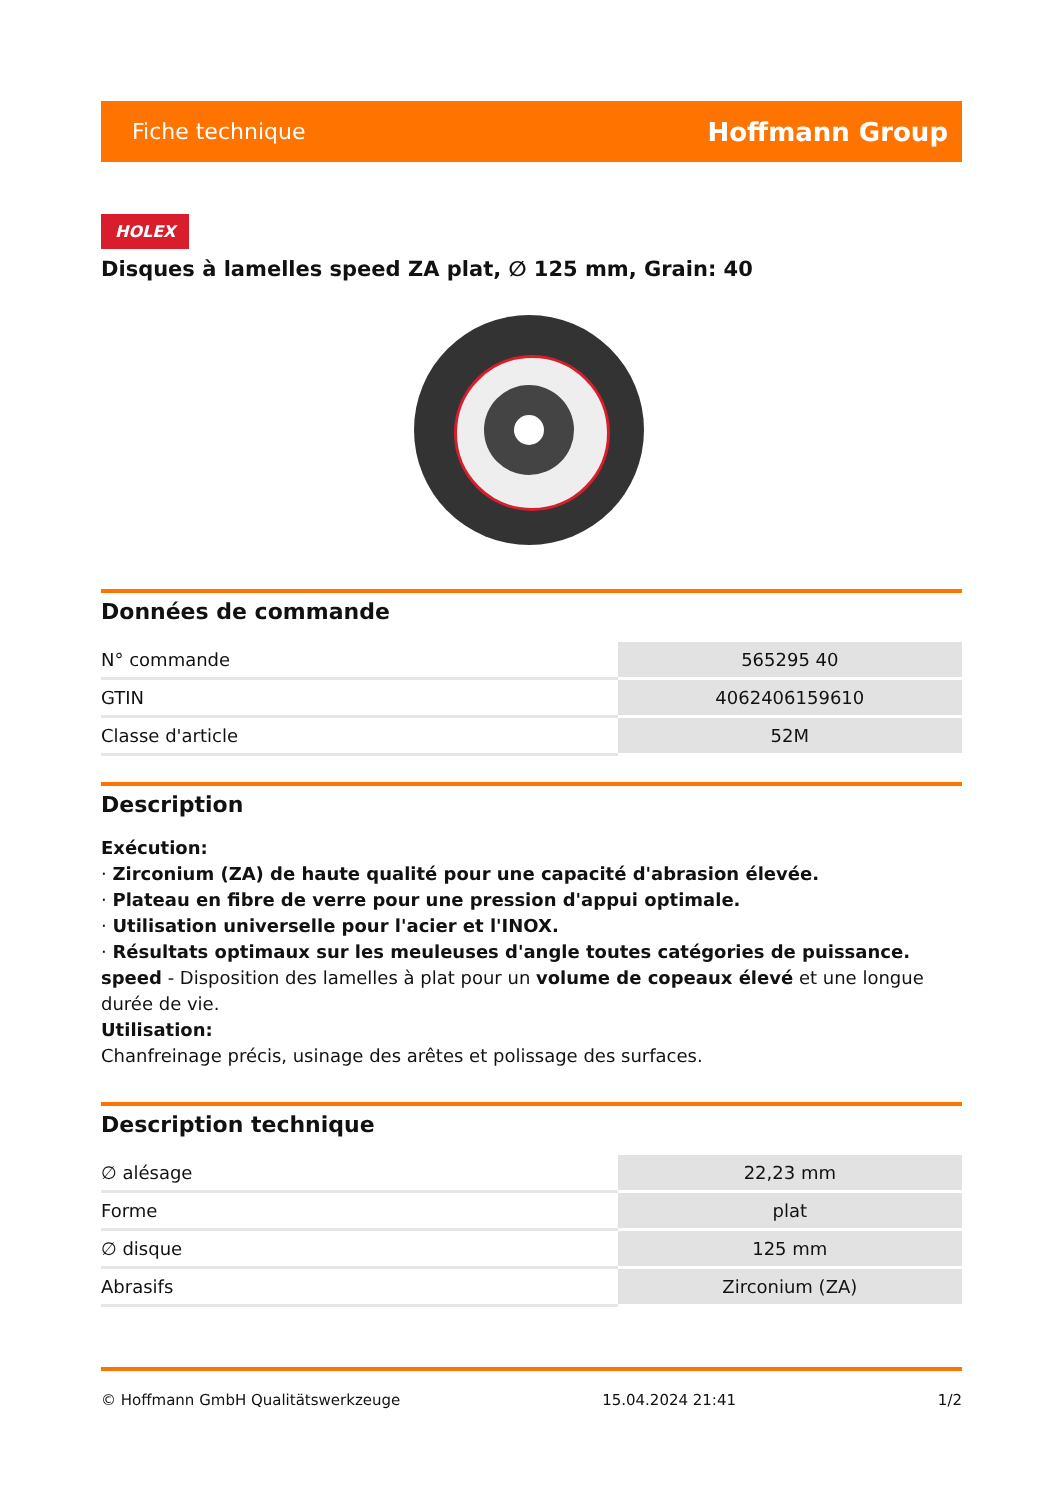Fiche technique Hoffmann Group
HOLEX
Disques à lamelles speed ZA plat, ∅ 125 mm, Grain: 40
Données de commande
| N° commande | 565295 40 |
| GTIN | 4062406159610 |
| Classe d'article | 52M |
Description
Exécution:
· Zirconium (ZA) de haute qualité pour une capacité d'abrasion élevée.
· Plateau en fibre de verre pour une pression d'appui optimale.
· Utilisation universelle pour l'acier et l'INOX.
· Résultats optimaux sur les meuleuses d'angle toutes catégories de puissance.
speed - Disposition des lamelles à plat pour un volume de copeaux élevé et une longue durée de vie.
Utilisation:
Chanfreinage précis, usinage des arêtes et polissage des surfaces.
Description technique
| ∅ alésage | 22,23 mm |
| Forme | plat |
| ∅ disque | 125 mm |
| Abrasifs | Zirconium (ZA) |
© Hoffmann GmbH Qualitätswerkzeuge 15.04.2024 21:41 1/2